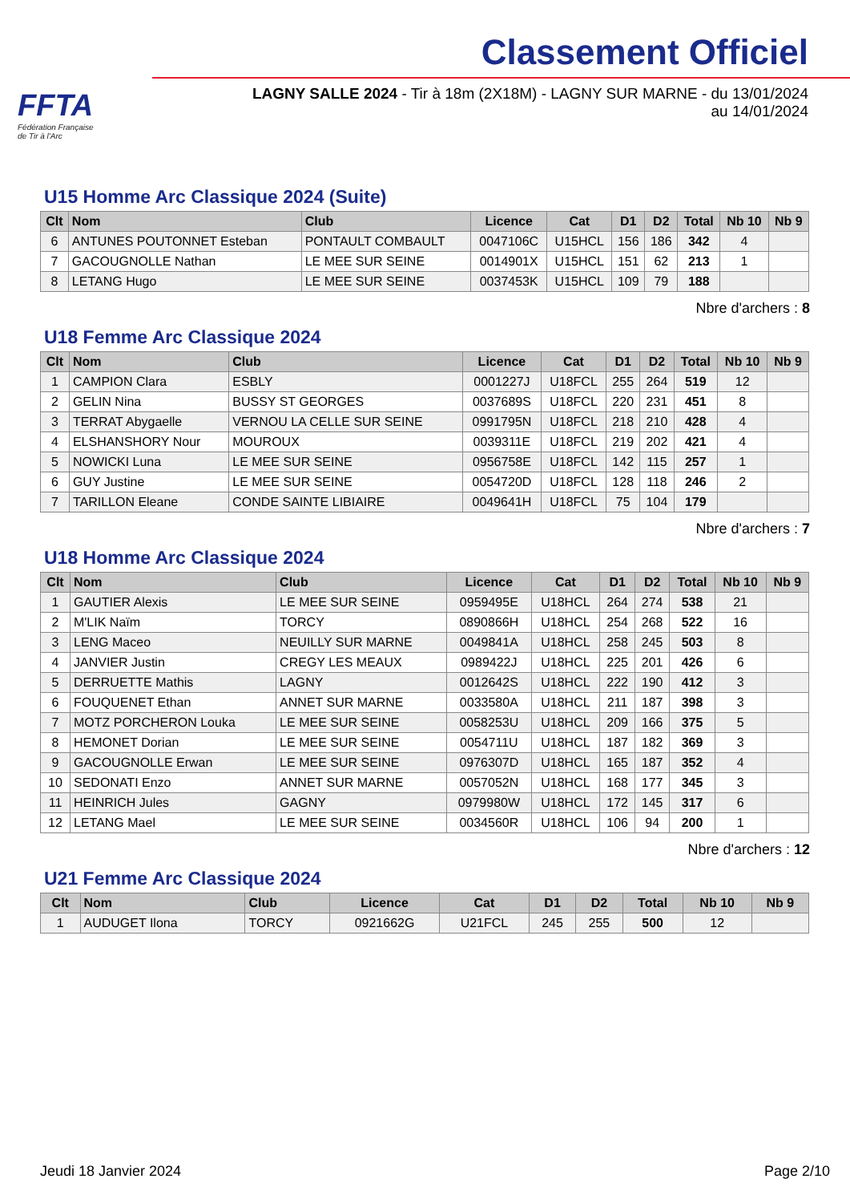FFTA
Fédération Française
de Tir à l'Arc
Classement Officiel
LAGNY SALLE 2024 - Tir à 18m (2X18M) - LAGNY SUR MARNE - du 13/01/2024 au 14/01/2024
U15 Homme Arc Classique 2024 (Suite)
| Clt | Nom | Club | Licence | Cat | D1 | D2 | Total | Nb 10 | Nb 9 |
| --- | --- | --- | --- | --- | --- | --- | --- | --- | --- |
| 6 | ANTUNES POUTONNET Esteban | PONTAULT COMBAULT | 0047106C | U15HCL | 156 | 186 | 342 | 4 | |
| 7 | GACOUGNOLLE Nathan | LE MEE SUR SEINE | 0014901X | U15HCL | 151 | 62 | 213 | 1 | |
| 8 | LETANG Hugo | LE MEE SUR SEINE | 0037453K | U15HCL | 109 | 79 | 188 | | |
Nbre d'archers : 8
U18 Femme Arc Classique 2024
| Clt | Nom | Club | Licence | Cat | D1 | D2 | Total | Nb 10 | Nb 9 |
| --- | --- | --- | --- | --- | --- | --- | --- | --- | --- |
| 1 | CAMPION Clara | ESBLY | 0001227J | U18FCL | 255 | 264 | 519 | 12 | |
| 2 | GELIN Nina | BUSSY ST GEORGES | 0037689S | U18FCL | 220 | 231 | 451 | 8 | |
| 3 | TERRAT Abygaelle | VERNOU LA CELLE SUR SEINE | 0991795N | U18FCL | 218 | 210 | 428 | 4 | |
| 4 | ELSHANSHORY Nour | MOUROUX | 0039311E | U18FCL | 219 | 202 | 421 | 4 | |
| 5 | NOWICKI Luna | LE MEE SUR SEINE | 0956758E | U18FCL | 142 | 115 | 257 | 1 | |
| 6 | GUY Justine | LE MEE SUR SEINE | 0054720D | U18FCL | 128 | 118 | 246 | 2 | |
| 7 | TARILLON Eleane | CONDE SAINTE LIBIAIRE | 0049641H | U18FCL | 75 | 104 | 179 | | |
Nbre d'archers : 7
U18 Homme Arc Classique 2024
| Clt | Nom | Club | Licence | Cat | D1 | D2 | Total | Nb 10 | Nb 9 |
| --- | --- | --- | --- | --- | --- | --- | --- | --- | --- |
| 1 | GAUTIER Alexis | LE MEE SUR SEINE | 0959495E | U18HCL | 264 | 274 | 538 | 21 | |
| 2 | M'LIK Naïm | TORCY | 0890866H | U18HCL | 254 | 268 | 522 | 16 | |
| 3 | LENG Maceo | NEUILLY SUR MARNE | 0049841A | U18HCL | 258 | 245 | 503 | 8 | |
| 4 | JANVIER Justin | CREGY LES MEAUX | 0989422J | U18HCL | 225 | 201 | 426 | 6 | |
| 5 | DERRUETTE Mathis | LAGNY | 0012642S | U18HCL | 222 | 190 | 412 | 3 | |
| 6 | FOUQUENET Ethan | ANNET SUR MARNE | 0033580A | U18HCL | 211 | 187 | 398 | 3 | |
| 7 | MOTZ PORCHERON Louka | LE MEE SUR SEINE | 0058253U | U18HCL | 209 | 166 | 375 | 5 | |
| 8 | HEMONET Dorian | LE MEE SUR SEINE | 0054711U | U18HCL | 187 | 182 | 369 | 3 | |
| 9 | GACOUGNOLLE Erwan | LE MEE SUR SEINE | 0976307D | U18HCL | 165 | 187 | 352 | 4 | |
| 10 | SEDONATI Enzo | ANNET SUR MARNE | 0057052N | U18HCL | 168 | 177 | 345 | 3 | |
| 11 | HEINRICH Jules | GAGNY | 0979980W | U18HCL | 172 | 145 | 317 | 6 | |
| 12 | LETANG Mael | LE MEE SUR SEINE | 0034560R | U18HCL | 106 | 94 | 200 | 1 | |
Nbre d'archers : 12
U21 Femme Arc Classique 2024
| Clt | Nom | Club | Licence | Cat | D1 | D2 | Total | Nb 10 | Nb 9 |
| --- | --- | --- | --- | --- | --- | --- | --- | --- | --- |
| 1 | AUDUGET Ilona | TORCY | 0921662G | U21FCL | 245 | 255 | 500 | 12 | |
Jeudi 18 Janvier 2024 Page 2/10